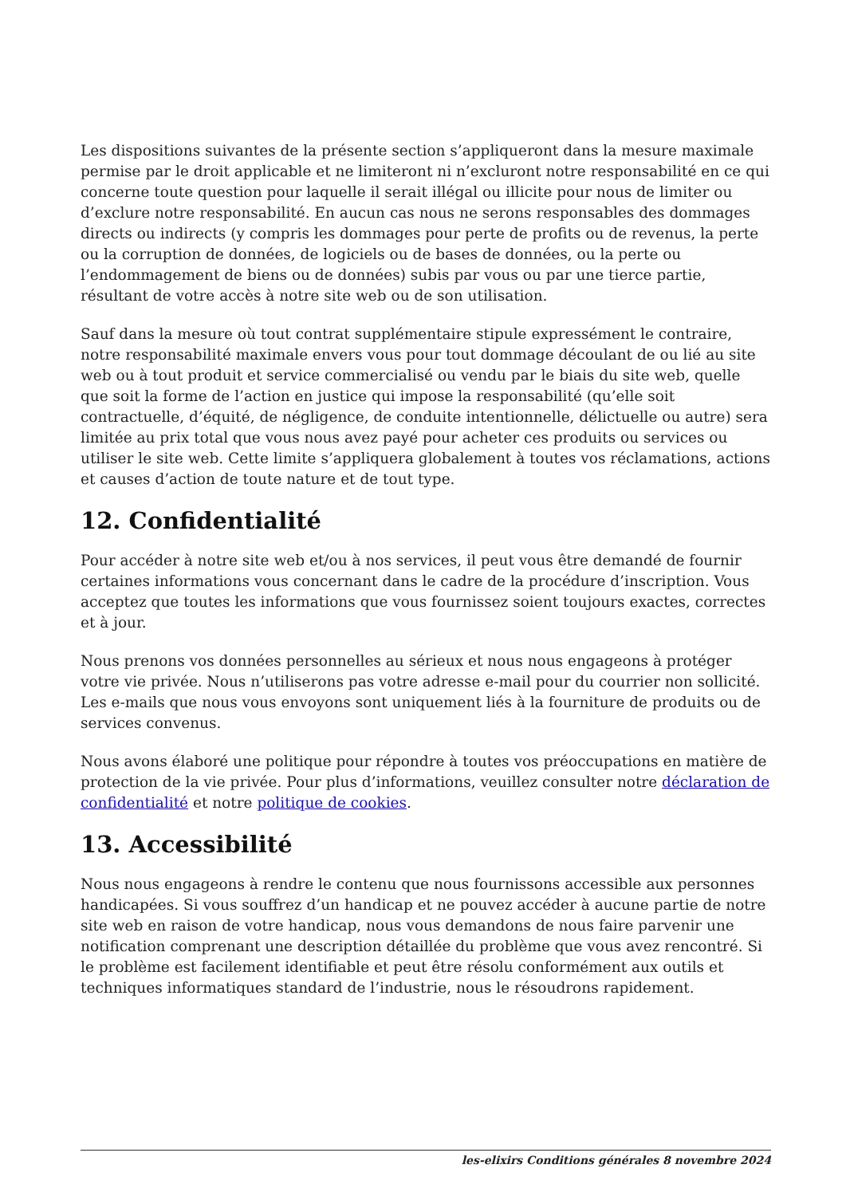Les dispositions suivantes de la présente section s’appliqueront dans la mesure maximale permise par le droit applicable et ne limiteront ni n’excluront notre responsabilité en ce qui concerne toute question pour laquelle il serait illégal ou illicite pour nous de limiter ou d’exclure notre responsabilité. En aucun cas nous ne serons responsables des dommages directs ou indirects (y compris les dommages pour perte de profits ou de revenus, la perte ou la corruption de données, de logiciels ou de bases de données, ou la perte ou l’endommagement de biens ou de données) subis par vous ou par une tierce partie, résultant de votre accès à notre site web ou de son utilisation.
Sauf dans la mesure où tout contrat supplémentaire stipule expressément le contraire, notre responsabilité maximale envers vous pour tout dommage découlant de ou lié au site web ou à tout produit et service commercialisé ou vendu par le biais du site web, quelle que soit la forme de l’action en justice qui impose la responsabilité (qu’elle soit contractuelle, d’équité, de négligence, de conduite intentionnelle, délictuelle ou autre) sera limitée au prix total que vous nous avez payé pour acheter ces produits ou services ou utiliser le site web. Cette limite s’appliquera globalement à toutes vos réclamations, actions et causes d’action de toute nature et de tout type.
12. Confidentialité
Pour accéder à notre site web et/ou à nos services, il peut vous être demandé de fournir certaines informations vous concernant dans le cadre de la procédure d’inscription. Vous acceptez que toutes les informations que vous fournissez soient toujours exactes, correctes et à jour.
Nous prenons vos données personnelles au sérieux et nous nous engageons à protéger votre vie privée. Nous n’utiliserons pas votre adresse e-mail pour du courrier non sollicité. Les e-mails que nous vous envoyons sont uniquement liés à la fourniture de produits ou de services convenus.
Nous avons élaboré une politique pour répondre à toutes vos préoccupations en matière de protection de la vie privée. Pour plus d’informations, veuillez consulter notre déclaration de confidentialité et notre politique de cookies.
13. Accessibilité
Nous nous engageons à rendre le contenu que nous fournissons accessible aux personnes handicapées. Si vous souffrez d’un handicap et ne pouvez accéder à aucune partie de notre site web en raison de votre handicap, nous vous demandons de nous faire parvenir une notification comprenant une description détaillée du problème que vous avez rencontré. Si le problème est facilement identifiable et peut être résolu conformément aux outils et techniques informatiques standard de l’industrie, nous le résoudrons rapidement.
les-elixirs Conditions générales 8 novembre 2024